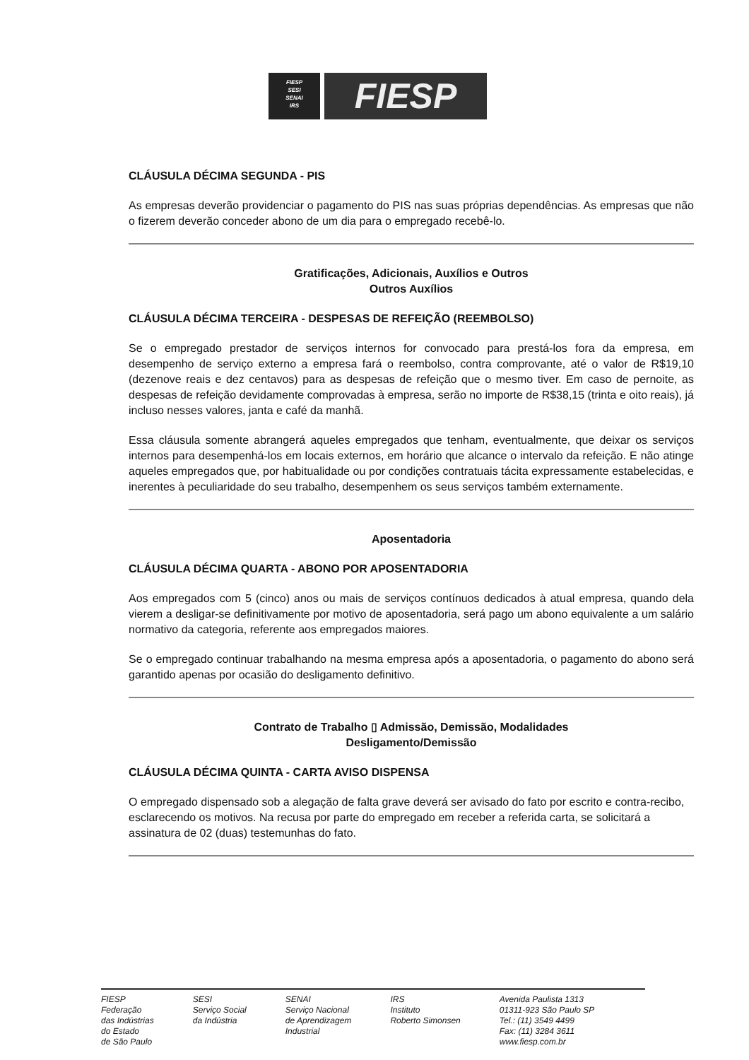FIESP
SESI
SENAI
IRS
FIESP
CLÁUSULA DÉCIMA SEGUNDA - PIS
As empresas deverão providenciar o pagamento do PIS nas suas próprias dependências. As empresas que não o fizerem deverão conceder abono de um dia para o empregado recebê-lo.
Gratificações, Adicionais, Auxílios e Outros
Outros Auxílios
CLÁUSULA DÉCIMA TERCEIRA - DESPESAS DE REFEIÇÃO (REEMBOLSO)
Se o empregado prestador de serviços internos for convocado para prestá-los fora da empresa, em desempenho de serviço externo a empresa fará o reembolso, contra comprovante, até o valor de R$19,10 (dezenove reais e dez centavos) para as despesas de refeição que o mesmo tiver. Em caso de pernoite, as despesas de refeição devidamente comprovadas à empresa, serão no importe de R$38,15 (trinta e oito reais), já incluso nesses valores, janta e café da manhã.
Essa cláusula somente abrangerá aqueles empregados que tenham, eventualmente, que deixar os serviços internos para desempenhá-los em locais externos, em horário que alcance o intervalo da refeição. E não atinge aqueles empregados que, por habitualidade ou por condições contratuais tácita expressamente estabelecidas, e inerentes à peculiaridade do seu trabalho, desempenhem os seus serviços também externamente.
Aposentadoria
CLÁUSULA DÉCIMA QUARTA - ABONO POR APOSENTADORIA
Aos empregados com 5 (cinco) anos ou mais de serviços contínuos dedicados à atual empresa, quando dela vierem a desligar-se definitivamente por motivo de aposentadoria, será pago um abono equivalente a um salário normativo da categoria, referente aos empregados maiores.
Se o empregado continuar trabalhando na mesma empresa após a aposentadoria, o pagamento do abono será garantido apenas por ocasião do desligamento definitivo.
Contrato de Trabalho ▯ Admissão, Demissão, Modalidades
Desligamento/Demissão
CLÁUSULA DÉCIMA QUINTA - CARTA AVISO DISPENSA
O empregado dispensado sob a alegação de falta grave deverá ser avisado do fato por escrito e contra-recibo, esclarecendo os motivos. Na recusa por parte do empregado em receber a referida carta, se solicitará a assinatura de 02 (duas) testemunhas do fato.
FIESP
Federação
das Indústrias
do Estado
de São Paulo
SESI
Serviço Social
da Indústria
SENAI
Serviço Nacional
de Aprendizagem
Industrial
IRS
Instituto
Roberto Simonsen
Avenida Paulista 1313
01311-923 São Paulo SP
Tel.: (11) 3549 4499
Fax: (11) 3284 3611
www.fiesp.com.br